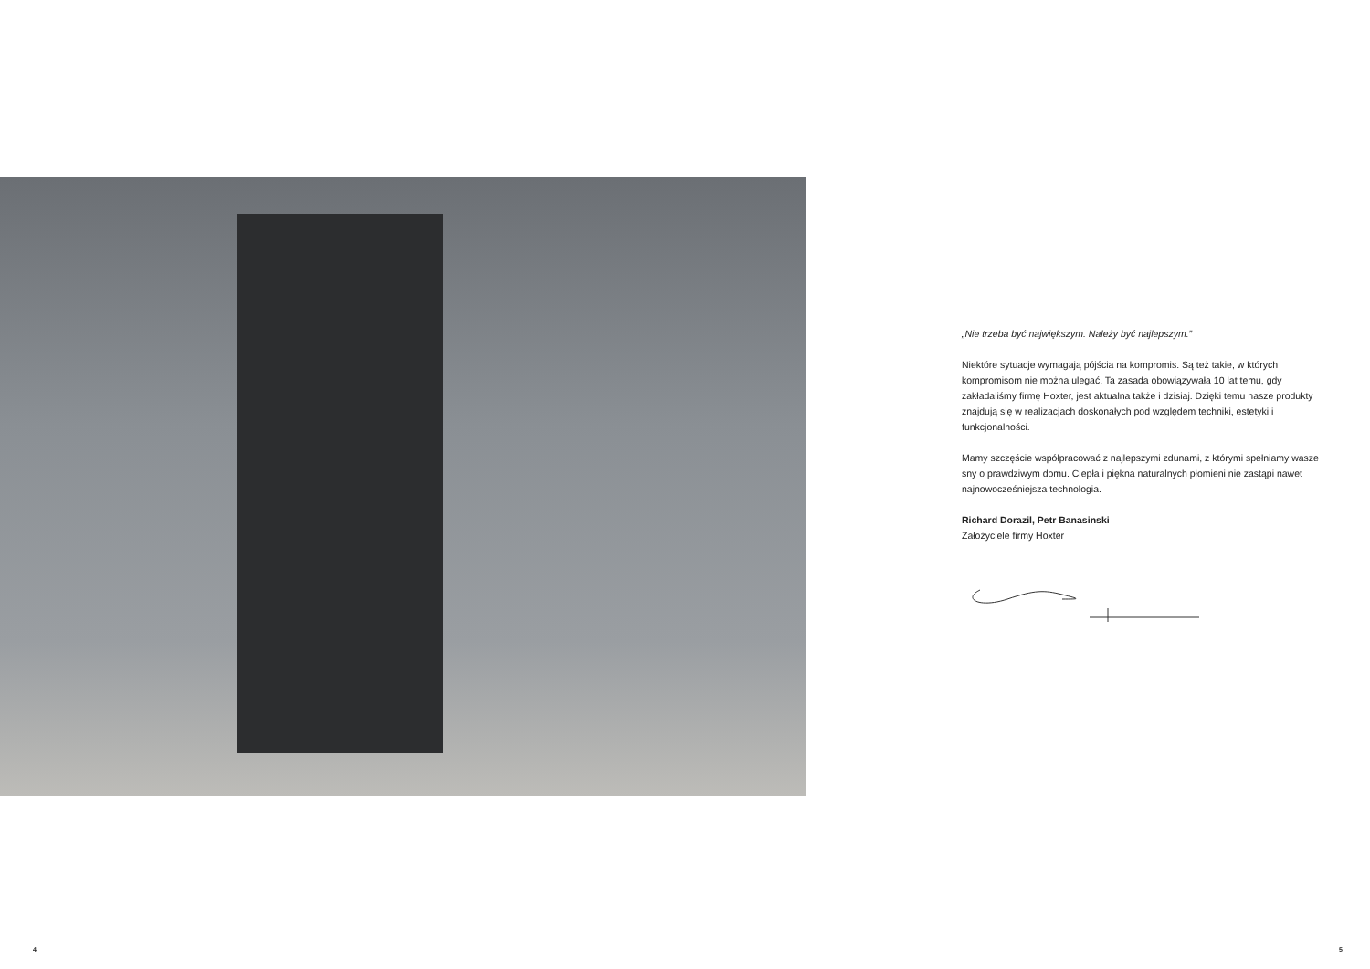„Nie trzeba być największym. Należy być najlepszym.”
Niektóre sytuacje wymagają pójścia na kompromis. Są też takie, w których kompromisom nie można ulegać. Ta zasada obowiązywała 10 lat temu, gdy zakładaliśmy firmę Hoxter, jest aktualna także i dzisiaj. Dzięki temu nasze produkty znajdują się w realizacjach doskonałych pod względem techniki, estetyki i funkcjonalności.
Mamy szczęście współpracować z najlepszymi zdunami, z którymi spełniamy wasze sny o prawdziwym domu. Ciepła i piękna naturalnych płomieni nie zastąpi nawet najnowocześniejsza technologia.
Richard Dorazil, Petr Banasinski
Założyciele firmy Hoxter
4 5